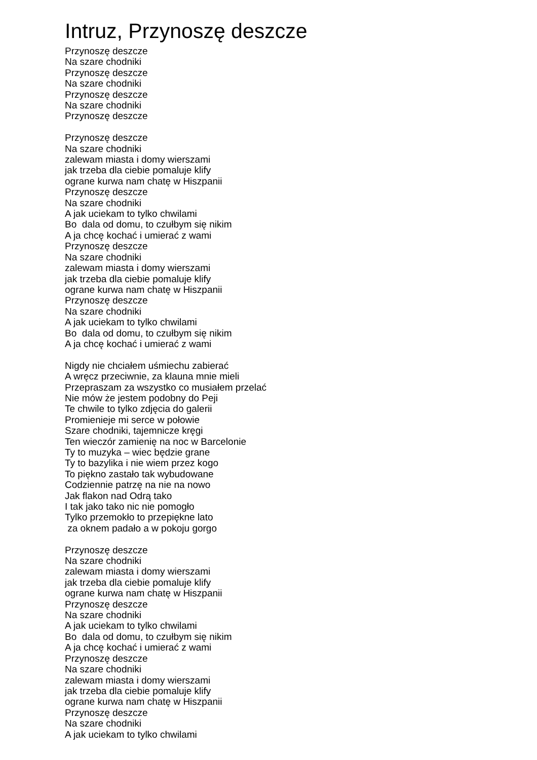Intruz, Przynoszę deszcze
Przynoszę deszcze Na szare chodniki Przynoszę deszcze Na szare chodniki Przynoszę deszcze Na szare chodniki Przynoszę deszcze
Przynoszę deszcze Na szare chodniki zalewam miasta i domy wierszami jak trzeba dla ciebie pomaluje klify ograne kurwa nam chatę w Hiszpanii Przynoszę deszcze Na szare chodniki A jak uciekam to tylko chwilami Bo dala od domu, to czułbym się nikim A ja chcę kochać i umierać z wami Przynoszę deszcze Na szare chodniki zalewam miasta i domy wierszami jak trzeba dla ciebie pomaluje klify ograne kurwa nam chatę w Hiszpanii Przynoszę deszcze Na szare chodniki A jak uciekam to tylko chwilami Bo dala od domu, to czułbym się nikim A ja chcę kochać i umierać z wami
Nigdy nie chciałem uśmiechu zabierać A wręcz przeciwnie, za klauna mnie mieli Przepraszam za wszystko co musiałem przelać Nie mów że jestem podobny do Peji Te chwile to tylko zdjęcia do galerii Promienieje mi serce w połowie Szare chodniki, tajemnicze kręgi Ten wieczór zamienię na noc w Barcelonie Ty to muzyka – wiec będzie grane Ty to bazylika i nie wiem przez kogo To piękno zastało tak wybudowane Codziennie patrzę na nie na nowo Jak flakon nad Odrą tako I tak jako tako nic nie pomogło Tylko przemokło to przepiękne lato za oknem padało a w pokoju gorgo
Przynoszę deszcze Na szare chodniki zalewam miasta i domy wierszami jak trzeba dla ciebie pomaluje klify ograne kurwa nam chatę w Hiszpanii Przynoszę deszcze Na szare chodniki A jak uciekam to tylko chwilami Bo dala od domu, to czułbym się nikim A ja chcę kochać i umierać z wami Przynoszę deszcze Na szare chodniki zalewam miasta i domy wierszami jak trzeba dla ciebie pomaluje klify ograne kurwa nam chatę w Hiszpanii Przynoszę deszcze Na szare chodniki A jak uciekam to tylko chwilami